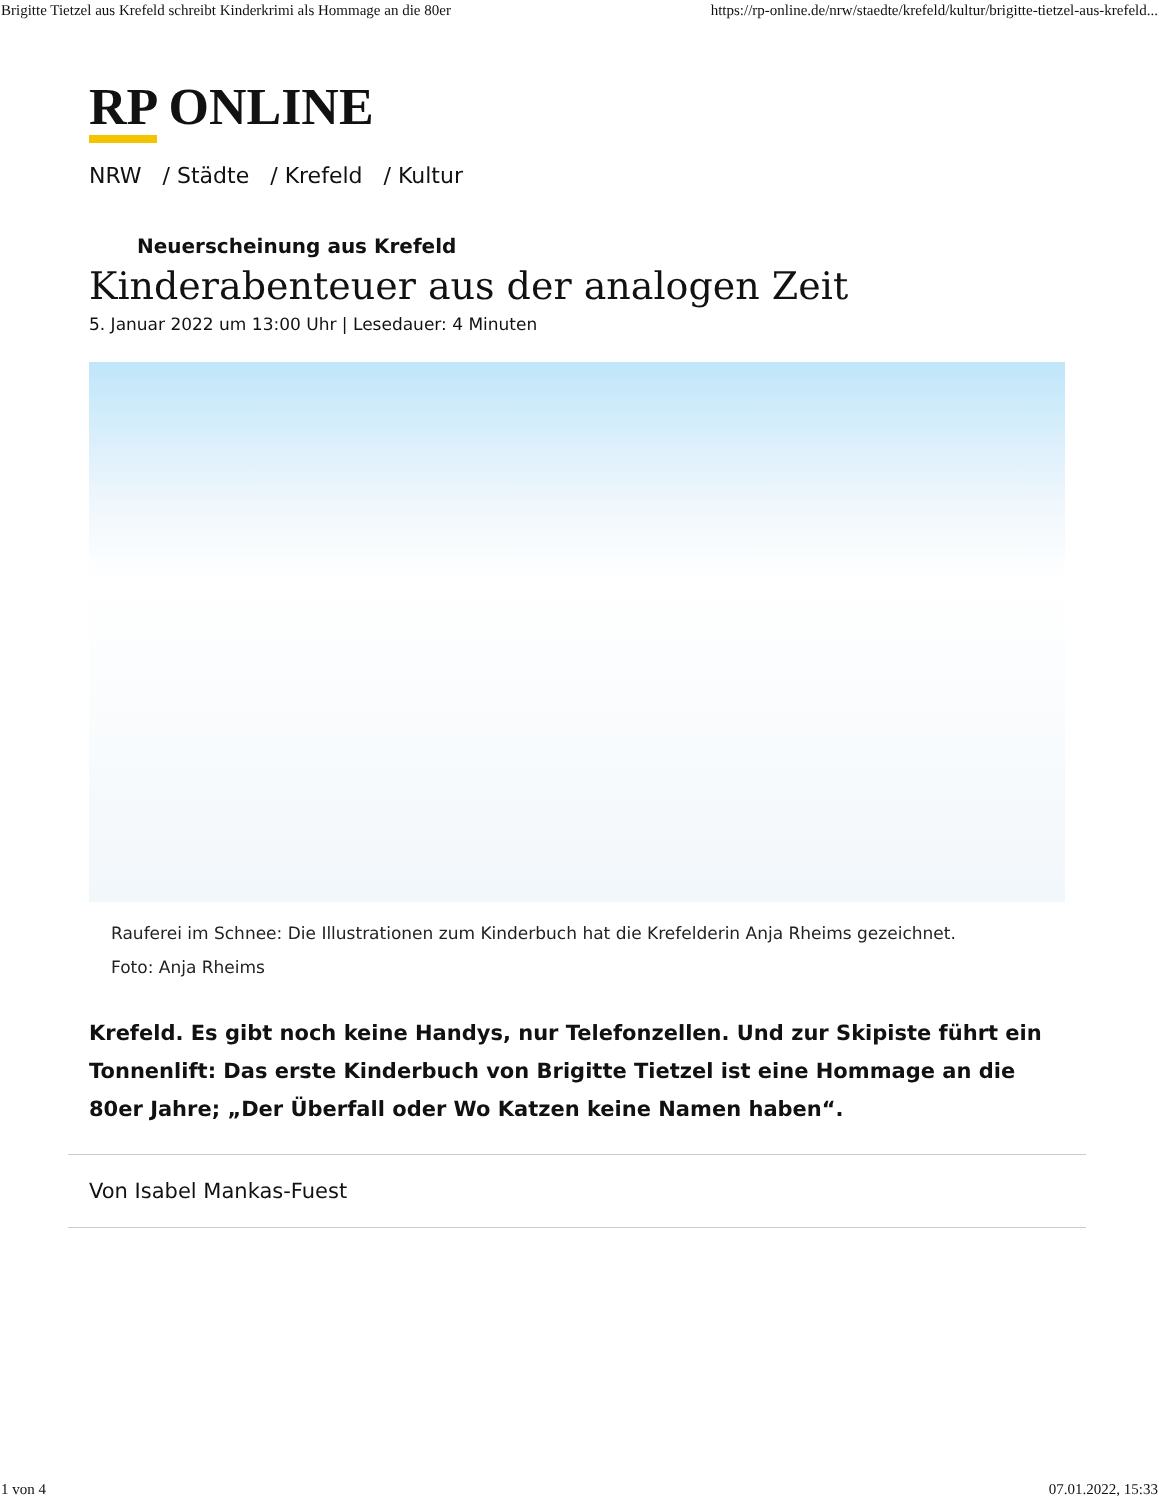Brigitte Tietzel aus Krefeld schreibt Kinderkrimi als Hommage an die 80er https://rp-online.de/nrw/staedte/krefeld/kultur/brigitte-tietzel-aus-krefeld...
RP ONLINE
NRW / Städte / Krefeld / Kultur
Neuerscheinung aus Krefeld
Kinderabenteuer aus der analogen Zeit
5. Januar 2022 um 13:00 Uhr | Lesedauer: 4 Minuten
Rauferei im Schnee: Die Illustrationen zum Kinderbuch hat die Krefelderin Anja Rheims gezeichnet.
Foto: Anja Rheims
Krefeld. Es gibt noch keine Handys, nur Telefonzellen. Und zur Skipiste führt ein Tonnenlift: Das erste Kinderbuch von Brigitte Tietzel ist eine Hommage an die 80er Jahre; „Der Überfall oder Wo Katzen keine Namen haben“.
Von Isabel Mankas-Fuest
1 von 4 07.01.2022, 15:33